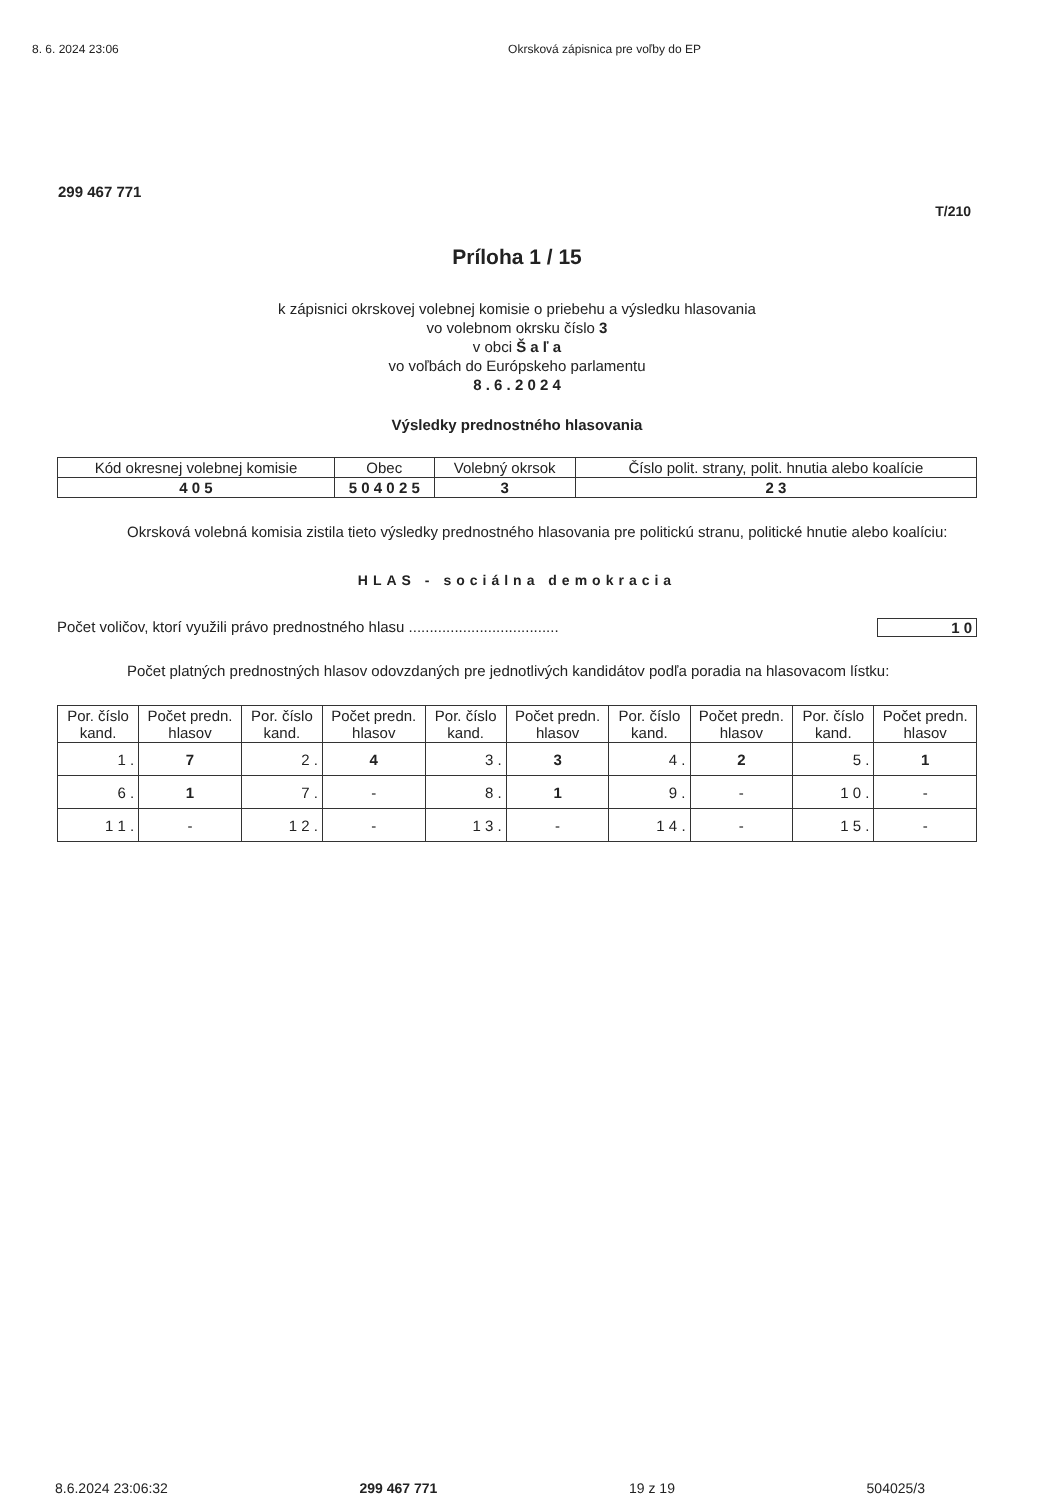8. 6. 2024 23:06 Okrsková zápisnica pre voľby do EP
299 467 771
T/210
Príloha 1 / 15
k zápisnici okrskovej volebnej komisie o priebehu a výsledku hlasovania
vo volebnom okrsku číslo 3
v obci Š a ľ a
vo voľbách do Európskeho parlamentu
8 . 6 . 2 0 2 4
Výsledky prednostného hlasovania
| Kód okresnej volebnej komisie | Obec | Volebný okrsok | Číslo polit. strany, polit. hnutia alebo koalície |
| --- | --- | --- | --- |
| 4 0 5 | 5 0 4 0 2 5 | 3 | 2 3 |
Okrsková volebná komisia zistila tieto výsledky prednostného hlasovania pre politickú stranu, politické hnutie alebo koalíciu:
HLAS - sociálna demokracia
Počet voličov, ktorí využili právo prednostného hlasu .................................... 1 0
Počet platných prednostných hlasov odovzdaných pre jednotlivých kandidátov podľa poradia na hlasovacom lístku:
| Por. číslo kand. | Počet predn. hlasov | Por. číslo kand. | Počet predn. hlasov | Por. číslo kand. | Počet predn. hlasov | Por. číslo kand. | Počet predn. hlasov | Por. číslo kand. | Počet predn. hlasov |
| --- | --- | --- | --- | --- | --- | --- | --- | --- | --- |
| 1 . | 7 | 2 . | 4 | 3 . | 3 | 4 . | 2 | 5 . | 1 |
| 6 . | 1 | 7 . | - | 8 . | 1 | 9 . | - | 1 0 . | - |
| 1 1 . | - | 1 2 . | - | 1 3 . | - | 1 4 . | - | 1 5 . | - |
8.6.2024 23:06:32 299 467 771 19 z 19 504025/3